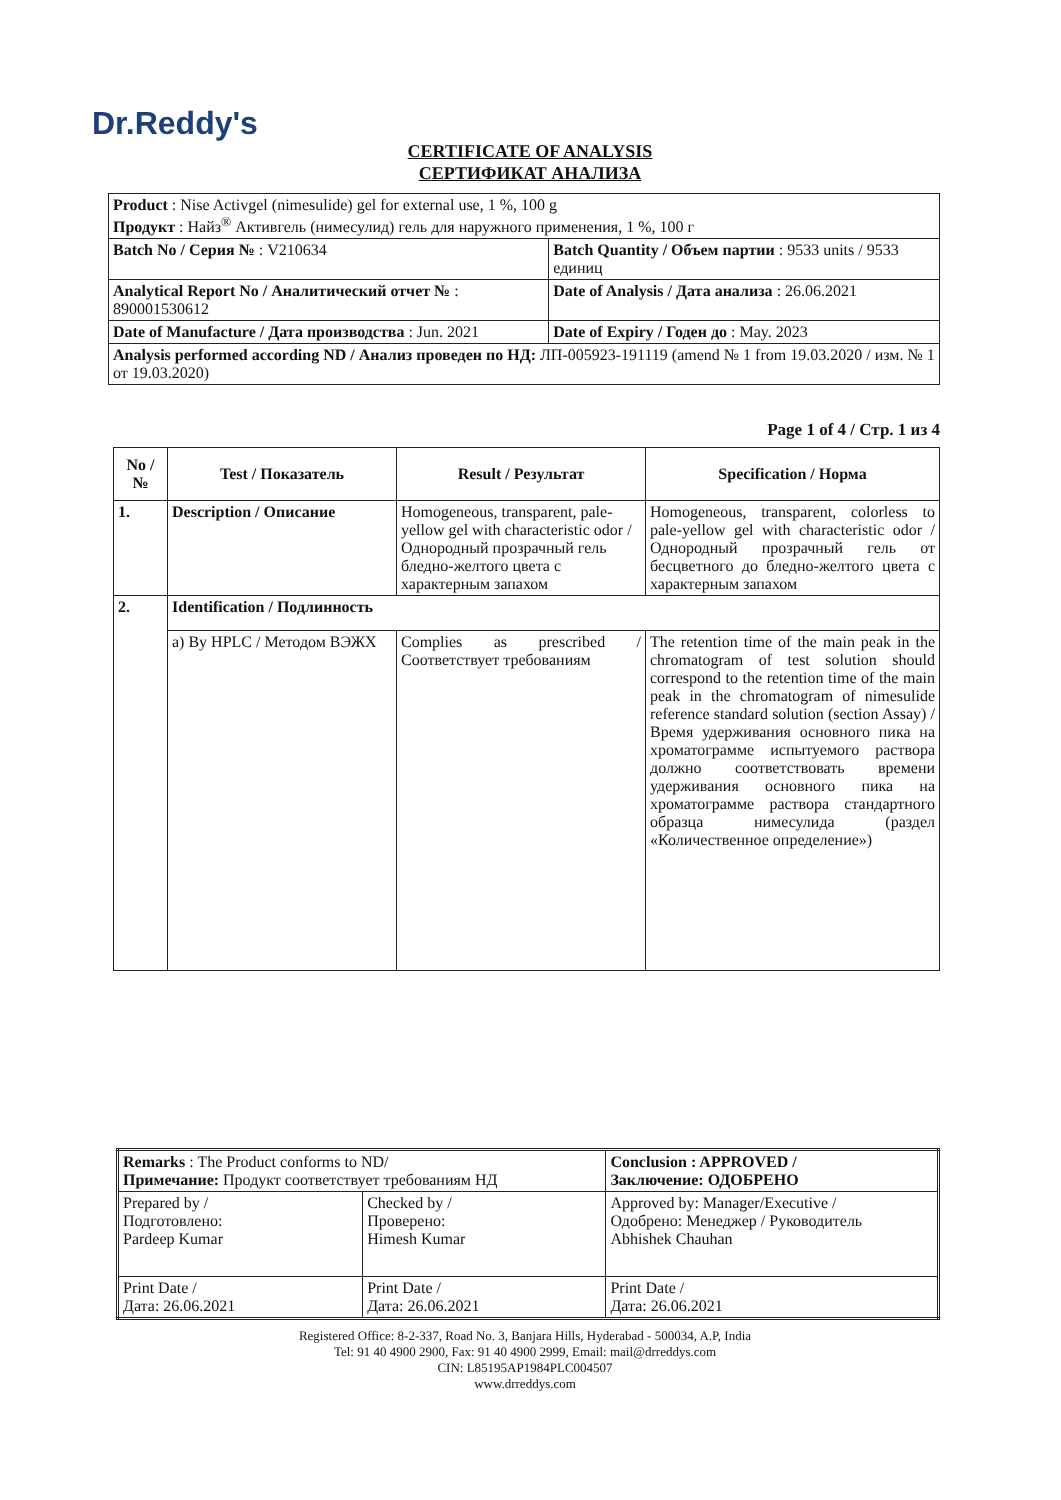Dr.Reddy's
CERTIFICATE OF ANALYSIS
СЕРТИФИКАТ АНАЛИЗА
| Product : Nise Activgel (nimesulide) gel for external use, 1 %, 100 g Продукт : Найз<sup>®</sup> Активгель (нимесулид) гель для наружного применения, 1 %, 100 г | |
| Batch No / Серия № : V210634 | Batch Quantity / Объем партии : 9533 units / 9533 единиц |
| Analytical Report No / Аналитический отчет № : 890001530612 | Date of Analysis / Дата анализа : 26.06.2021 |
| Date of Manufacture / Дата производства : Jun. 2021 | Date of Expiry / Годен до : May. 2023 |
| Analysis performed according ND / Анализ проведен по НД: ЛП-005923-191119 (amend № 1 from 19.03.2020 / изм. № 1 от 19.03.2020) | |
Page 1 of 4 / Стр. 1 из 4
| No / № | Test / Показатель | Result / Результат | Specification / Норма |
| --- | --- | --- | --- |
| 1. | Description / Описание | Homogeneous, transparent, pale-yellow gel with characteristic odor / Однородный прозрачный гель бледно-желтого цвета с характерным запахом | Homogeneous, transparent, colorless to pale-yellow gel with characteristic odor / Однородный прозрачный гель от бесцветного до бледно-желтого цвета с характерным запахом |
| 2. | Identification / Подлинность | | |
| | a) By HPLC / Методом ВЭЖХ | Complies as prescribed / Соответствует требованиям | The retention time of the main peak in the chromatogram of test solution should correspond to the retention time of the main peak in the chromatogram of nimesulide reference standard solution (section Assay) / Время удерживания основного пика на хроматограмме испытуемого раствора должно соответствовать времени удерживания основного пика на хроматограмме раствора стандартного образца нимесулида (раздел «Количественное определение») |
| Remarks : The Product conforms to ND/ Примечание: Продукт соответствует требованиям НД | | Conclusion : APPROVED / Заключение: ОДОБРЕНО |
| Prepared by / Подготовлено: Pardeep Kumar | Checked by / Проверено: Himesh Kumar | Approved by: Manager/Executive / Одобрено: Менеджер / Руководитель Abhishek Chauhan |
| Print Date / Дата: 26.06.2021 | Print Date / Дата: 26.06.2021 | Print Date / Дата: 26.06.2021 |
Registered Office: 8-2-337, Road No. 3, Banjara Hills, Hyderabad - 500034, A.P, India
Tel: 91 40 4900 2900, Fax: 91 40 4900 2999, Email: mail@drreddys.com
CIN: L85195AP1984PLC004507
www.drreddys.com